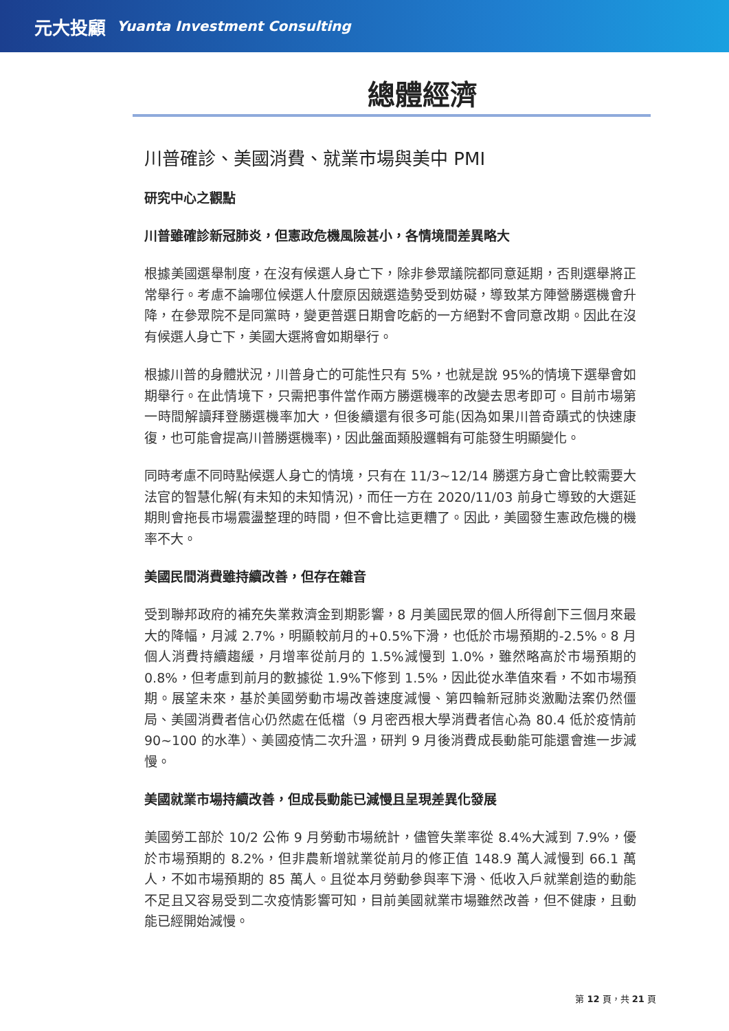元大投顧 Yuanta Investment Consulting
總體經濟
川普確診、美國消費、就業市場與美中 PMI
研究中心之觀點
川普雖確診新冠肺炎，但憲政危機風險甚小，各情境間差異略大
根據美國選舉制度，在沒有候選人身亡下，除非參眾議院都同意延期，否則選舉將正常舉行。考慮不論哪位候選人什麼原因競選造勢受到妨礙，導致某方陣營勝選機會升降，在參眾院不是同黨時，變更普選日期會吃虧的一方絕對不會同意改期。因此在沒有候選人身亡下，美國大選將會如期舉行。
根據川普的身體狀況，川普身亡的可能性只有 5%，也就是說 95%的情境下選舉會如期舉行。在此情境下，只需把事件當作兩方勝選機率的改變去思考即可。目前市場第一時間解讀拜登勝選機率加大，但後續還有很多可能(因為如果川普奇蹟式的快速康復，也可能會提高川普勝選機率)，因此盤面類股邏輯有可能發生明顯變化。
同時考慮不同時點候選人身亡的情境，只有在 11/3~12/14 勝選方身亡會比較需要大法官的智慧化解(有未知的未知情況)，而任一方在 2020/11/03 前身亡導致的大選延期則會拖長市場震盪整理的時間，但不會比這更糟了。因此，美國發生憲政危機的機率不大。
美國民間消費雖持續改善，但存在雜音
受到聯邦政府的補充失業救濟金到期影響，8 月美國民眾的個人所得創下三個月來最大的降幅，月減 2.7%，明顯較前月的+0.5%下滑，也低於市場預期的-2.5%。8 月個人消費持續趨緩，月增率從前月的 1.5%減慢到 1.0%，雖然略高於市場預期的 0.8%，但考慮到前月的數據從 1.9%下修到 1.5%，因此從水準值來看，不如市場預期。展望未來，基於美國勞動市場改善速度減慢、第四輪新冠肺炎激勵法案仍然僵局、美國消費者信心仍然處在低檔（9 月密西根大學消費者信心為 80.4 低於疫情前 90~100 的水準）、美國疫情二次升溫，研判 9 月後消費成長動能可能還會進一步減慢。
美國就業市場持續改善，但成長動能已減慢且呈現差異化發展
美國勞工部於 10/2 公佈 9 月勞動市場統計，儘管失業率從 8.4%大減到 7.9%，優於市場預期的 8.2%，但非農新增就業從前月的修正值 148.9 萬人減慢到 66.1 萬人，不如市場預期的 85 萬人。且從本月勞動參與率下滑、低收入戶就業創造的動能不足且又容易受到二次疫情影響可知，目前美國就業市場雖然改善，但不健康，且動能已經開始減慢。
第 12 頁，共 21 頁